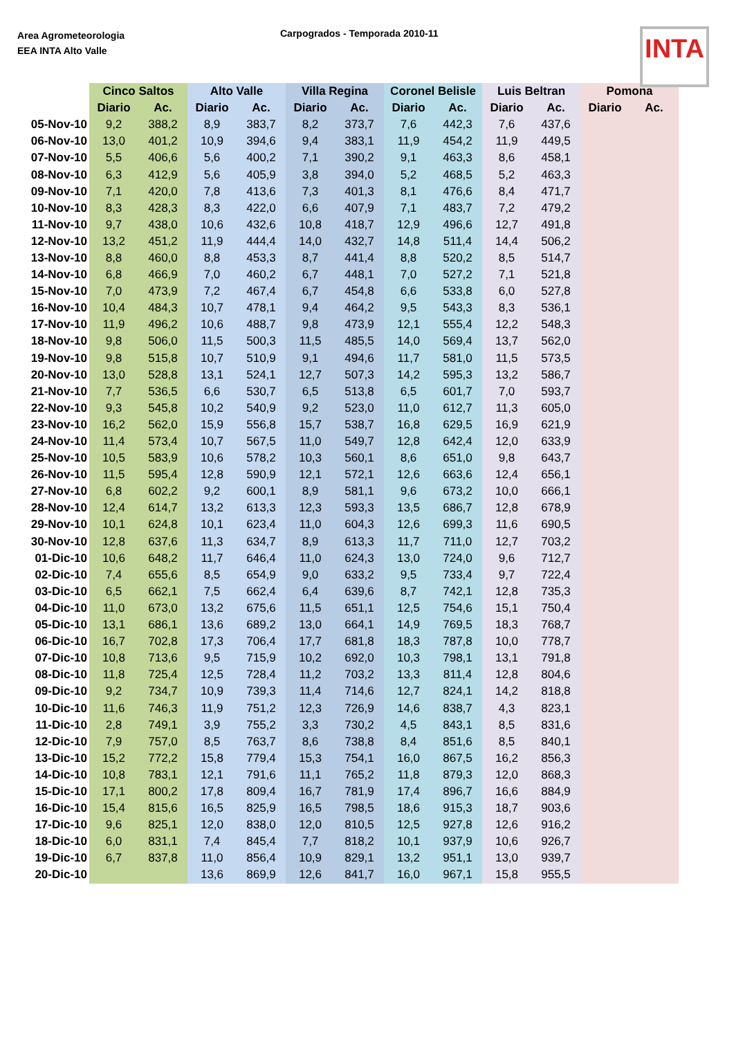Area Agrometeorologia
EEA INTA Alto Valle
Carpogrados - Temporada 2010-11
INTA
| | Cinco Saltos | | Alto Valle | | Villa Regina | | Coronel Belisle | | Luis Beltran | | Pomona | |
| --- | --- | --- | --- | --- | --- | --- | --- | --- | --- | --- | --- | --- |
| | Diario | Ac. | Diario | Ac. | Diario | Ac. | Diario | Ac. | Diario | Ac. | Diario | Ac. |
| 05-Nov-10 | 9,2 | 388,2 | 8,9 | 383,7 | 8,2 | 373,7 | 7,6 | 442,3 | 7,6 | 437,6 | | |
| 06-Nov-10 | 13,0 | 401,2 | 10,9 | 394,6 | 9,4 | 383,1 | 11,9 | 454,2 | 11,9 | 449,5 | | |
| 07-Nov-10 | 5,5 | 406,6 | 5,6 | 400,2 | 7,1 | 390,2 | 9,1 | 463,3 | 8,6 | 458,1 | | |
| 08-Nov-10 | 6,3 | 412,9 | 5,6 | 405,9 | 3,8 | 394,0 | 5,2 | 468,5 | 5,2 | 463,3 | | |
| 09-Nov-10 | 7,1 | 420,0 | 7,8 | 413,6 | 7,3 | 401,3 | 8,1 | 476,6 | 8,4 | 471,7 | | |
| 10-Nov-10 | 8,3 | 428,3 | 8,3 | 422,0 | 6,6 | 407,9 | 7,1 | 483,7 | 7,2 | 479,2 | | |
| 11-Nov-10 | 9,7 | 438,0 | 10,6 | 432,6 | 10,8 | 418,7 | 12,9 | 496,6 | 12,7 | 491,8 | | |
| 12-Nov-10 | 13,2 | 451,2 | 11,9 | 444,4 | 14,0 | 432,7 | 14,8 | 511,4 | 14,4 | 506,2 | | |
| 13-Nov-10 | 8,8 | 460,0 | 8,8 | 453,3 | 8,7 | 441,4 | 8,8 | 520,2 | 8,5 | 514,7 | | |
| 14-Nov-10 | 6,8 | 466,9 | 7,0 | 460,2 | 6,7 | 448,1 | 7,0 | 527,2 | 7,1 | 521,8 | | |
| 15-Nov-10 | 7,0 | 473,9 | 7,2 | 467,4 | 6,7 | 454,8 | 6,6 | 533,8 | 6,0 | 527,8 | | |
| 16-Nov-10 | 10,4 | 484,3 | 10,7 | 478,1 | 9,4 | 464,2 | 9,5 | 543,3 | 8,3 | 536,1 | | |
| 17-Nov-10 | 11,9 | 496,2 | 10,6 | 488,7 | 9,8 | 473,9 | 12,1 | 555,4 | 12,2 | 548,3 | | |
| 18-Nov-10 | 9,8 | 506,0 | 11,5 | 500,3 | 11,5 | 485,5 | 14,0 | 569,4 | 13,7 | 562,0 | | |
| 19-Nov-10 | 9,8 | 515,8 | 10,7 | 510,9 | 9,1 | 494,6 | 11,7 | 581,0 | 11,5 | 573,5 | | |
| 20-Nov-10 | 13,0 | 528,8 | 13,1 | 524,1 | 12,7 | 507,3 | 14,2 | 595,3 | 13,2 | 586,7 | | |
| 21-Nov-10 | 7,7 | 536,5 | 6,6 | 530,7 | 6,5 | 513,8 | 6,5 | 601,7 | 7,0 | 593,7 | | |
| 22-Nov-10 | 9,3 | 545,8 | 10,2 | 540,9 | 9,2 | 523,0 | 11,0 | 612,7 | 11,3 | 605,0 | | |
| 23-Nov-10 | 16,2 | 562,0 | 15,9 | 556,8 | 15,7 | 538,7 | 16,8 | 629,5 | 16,9 | 621,9 | | |
| 24-Nov-10 | 11,4 | 573,4 | 10,7 | 567,5 | 11,0 | 549,7 | 12,8 | 642,4 | 12,0 | 633,9 | | |
| 25-Nov-10 | 10,5 | 583,9 | 10,6 | 578,2 | 10,3 | 560,1 | 8,6 | 651,0 | 9,8 | 643,7 | | |
| 26-Nov-10 | 11,5 | 595,4 | 12,8 | 590,9 | 12,1 | 572,1 | 12,6 | 663,6 | 12,4 | 656,1 | | |
| 27-Nov-10 | 6,8 | 602,2 | 9,2 | 600,1 | 8,9 | 581,1 | 9,6 | 673,2 | 10,0 | 666,1 | | |
| 28-Nov-10 | 12,4 | 614,7 | 13,2 | 613,3 | 12,3 | 593,3 | 13,5 | 686,7 | 12,8 | 678,9 | | |
| 29-Nov-10 | 10,1 | 624,8 | 10,1 | 623,4 | 11,0 | 604,3 | 12,6 | 699,3 | 11,6 | 690,5 | | |
| 30-Nov-10 | 12,8 | 637,6 | 11,3 | 634,7 | 8,9 | 613,3 | 11,7 | 711,0 | 12,7 | 703,2 | | |
| 01-Dic-10 | 10,6 | 648,2 | 11,7 | 646,4 | 11,0 | 624,3 | 13,0 | 724,0 | 9,6 | 712,7 | | |
| 02-Dic-10 | 7,4 | 655,6 | 8,5 | 654,9 | 9,0 | 633,2 | 9,5 | 733,4 | 9,7 | 722,4 | | |
| 03-Dic-10 | 6,5 | 662,1 | 7,5 | 662,4 | 6,4 | 639,6 | 8,7 | 742,1 | 12,8 | 735,3 | | |
| 04-Dic-10 | 11,0 | 673,0 | 13,2 | 675,6 | 11,5 | 651,1 | 12,5 | 754,6 | 15,1 | 750,4 | | |
| 05-Dic-10 | 13,1 | 686,1 | 13,6 | 689,2 | 13,0 | 664,1 | 14,9 | 769,5 | 18,3 | 768,7 | | |
| 06-Dic-10 | 16,7 | 702,8 | 17,3 | 706,4 | 17,7 | 681,8 | 18,3 | 787,8 | 10,0 | 778,7 | | |
| 07-Dic-10 | 10,8 | 713,6 | 9,5 | 715,9 | 10,2 | 692,0 | 10,3 | 798,1 | 13,1 | 791,8 | | |
| 08-Dic-10 | 11,8 | 725,4 | 12,5 | 728,4 | 11,2 | 703,2 | 13,3 | 811,4 | 12,8 | 804,6 | | |
| 09-Dic-10 | 9,2 | 734,7 | 10,9 | 739,3 | 11,4 | 714,6 | 12,7 | 824,1 | 14,2 | 818,8 | | |
| 10-Dic-10 | 11,6 | 746,3 | 11,9 | 751,2 | 12,3 | 726,9 | 14,6 | 838,7 | 4,3 | 823,1 | | |
| 11-Dic-10 | 2,8 | 749,1 | 3,9 | 755,2 | 3,3 | 730,2 | 4,5 | 843,1 | 8,5 | 831,6 | | |
| 12-Dic-10 | 7,9 | 757,0 | 8,5 | 763,7 | 8,6 | 738,8 | 8,4 | 851,6 | 8,5 | 840,1 | | |
| 13-Dic-10 | 15,2 | 772,2 | 15,8 | 779,4 | 15,3 | 754,1 | 16,0 | 867,5 | 16,2 | 856,3 | | |
| 14-Dic-10 | 10,8 | 783,1 | 12,1 | 791,6 | 11,1 | 765,2 | 11,8 | 879,3 | 12,0 | 868,3 | | |
| 15-Dic-10 | 17,1 | 800,2 | 17,8 | 809,4 | 16,7 | 781,9 | 17,4 | 896,7 | 16,6 | 884,9 | | |
| 16-Dic-10 | 15,4 | 815,6 | 16,5 | 825,9 | 16,5 | 798,5 | 18,6 | 915,3 | 18,7 | 903,6 | | |
| 17-Dic-10 | 9,6 | 825,1 | 12,0 | 838,0 | 12,0 | 810,5 | 12,5 | 927,8 | 12,6 | 916,2 | | |
| 18-Dic-10 | 6,0 | 831,1 | 7,4 | 845,4 | 7,7 | 818,2 | 10,1 | 937,9 | 10,6 | 926,7 | | |
| 19-Dic-10 | 6,7 | 837,8 | 11,0 | 856,4 | 10,9 | 829,1 | 13,2 | 951,1 | 13,0 | 939,7 | | |
| 20-Dic-10 | | | 13,6 | 869,9 | 12,6 | 841,7 | 16,0 | 967,1 | 15,8 | 955,5 | | |